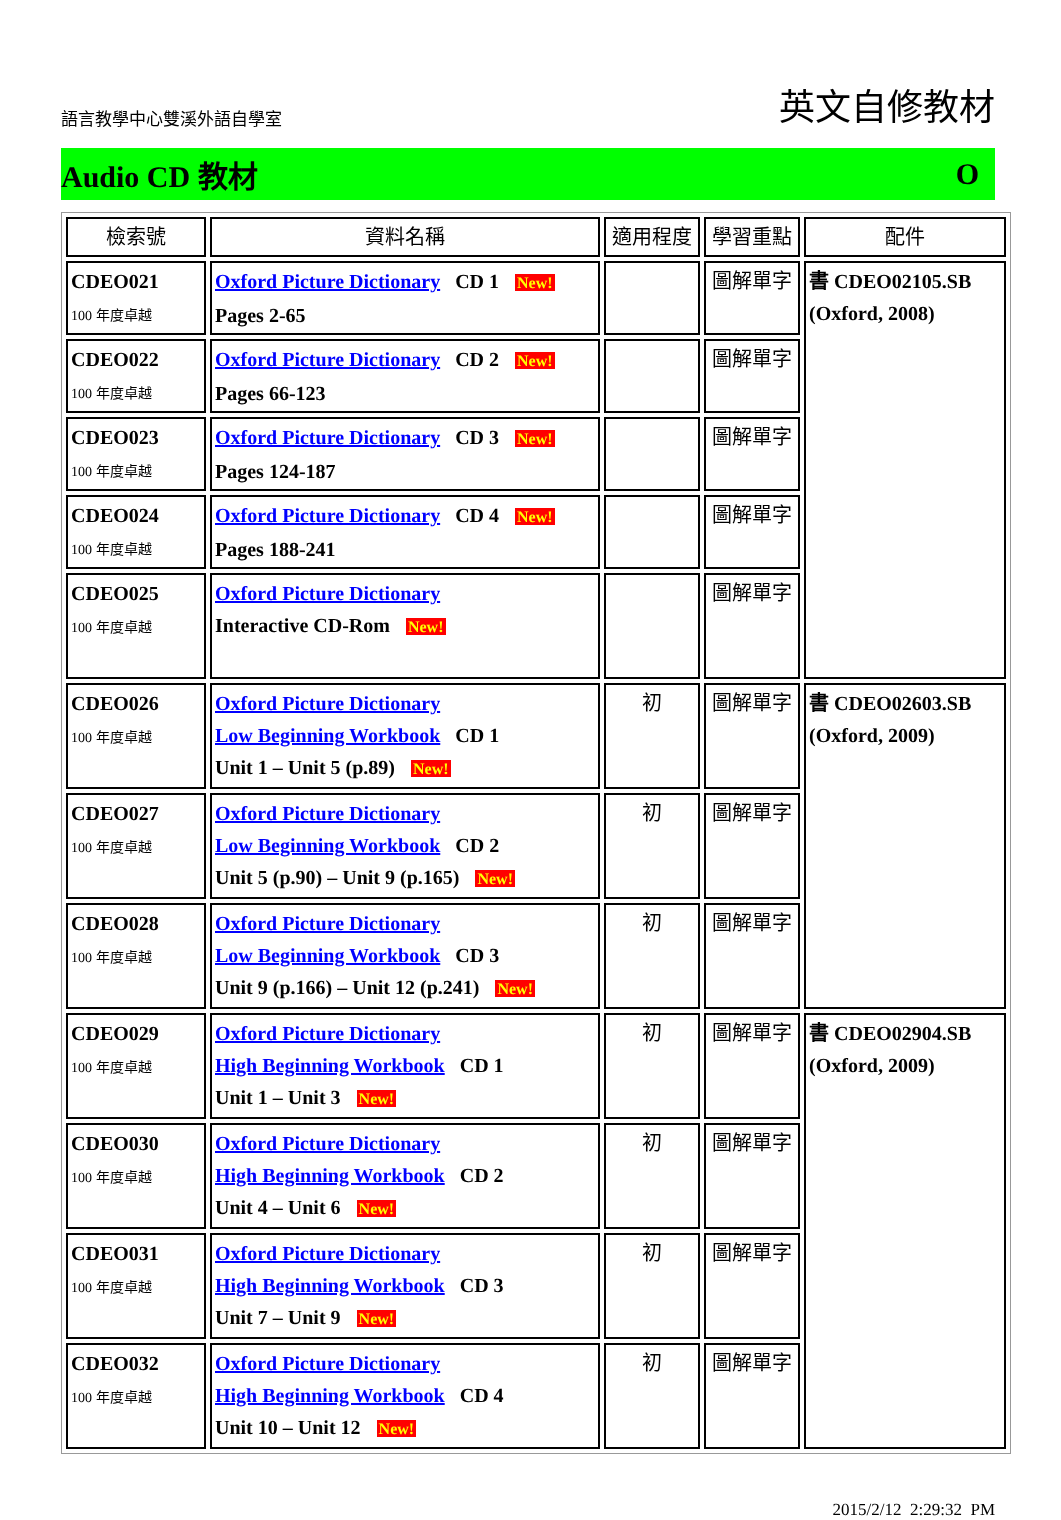語言教學中心雙溪外語自學室 英文自修教材
Audio CD 教材 O
| 檢索號 | 資料名稱 | 適用程度 | 學習重點 | 配件 |
| --- | --- | --- | --- | --- |
| CDEO021 100 年度卓越 | Oxford Picture Dictionary CD 1 New! Pages 2-65 | | 圖解單字 | 書 CDEO02105.SB (Oxford, 2008) |
| CDEO022 100 年度卓越 | Oxford Picture Dictionary CD 2 New! Pages 66-123 | | 圖解單字 | |
| CDEO023 100 年度卓越 | Oxford Picture Dictionary CD 3 New! Pages 124-187 | | 圖解單字 | |
| CDEO024 100 年度卓越 | Oxford Picture Dictionary CD 4 New! Pages 188-241 | | 圖解單字 | |
| CDEO025 100 年度卓越 | Oxford Picture Dictionary Interactive CD-Rom New! | | 圖解單字 | |
| CDEO026 100 年度卓越 | Oxford Picture Dictionary Low Beginning Workbook CD 1 Unit 1 – Unit 5 (p.89) New! | 初 | 圖解單字 | 書 CDEO02603.SB (Oxford, 2009) |
| CDEO027 100 年度卓越 | Oxford Picture Dictionary Low Beginning Workbook CD 2 Unit 5 (p.90) – Unit 9 (p.165) New! | 初 | 圖解單字 | |
| CDEO028 100 年度卓越 | Oxford Picture Dictionary Low Beginning Workbook CD 3 Unit 9 (p.166) – Unit 12 (p.241) New! | 初 | 圖解單字 | |
| CDEO029 100 年度卓越 | Oxford Picture Dictionary High Beginning Workbook CD 1 Unit 1 – Unit 3 New! | 初 | 圖解單字 | 書 CDEO02904.SB (Oxford, 2009) |
| CDEO030 100 年度卓越 | Oxford Picture Dictionary High Beginning Workbook CD 2 Unit 4 – Unit 6 New! | 初 | 圖解單字 | |
| CDEO031 100 年度卓越 | Oxford Picture Dictionary High Beginning Workbook CD 3 Unit 7 – Unit 9 New! | 初 | 圖解單字 | |
| CDEO032 100 年度卓越 | Oxford Picture Dictionary High Beginning Workbook CD 4 Unit 10 – Unit 12 New! | 初 | 圖解單字 | |
2015/2/12 2:29:32 PM